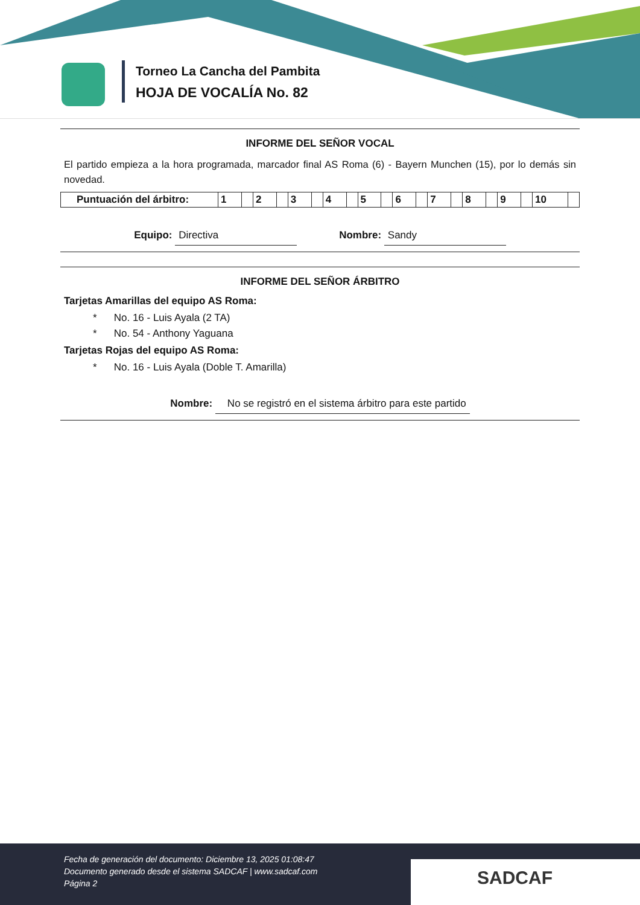Torneo La Cancha del Pambita
HOJA DE VOCALÍA No. 82
INFORME DEL SEÑOR VOCAL
El partido empieza a la hora programada, marcador final AS Roma (6) - Bayern Munchen (15), por lo demás sin novedad.
| Puntuación del árbitro: | 1 | | 2 | | 3 | | 4 | | 5 | | 6 | | 7 | | 8 | | 9 | | 10 | |
Equipo: Directiva Nombre: Sandy
INFORME DEL SEÑOR ÁRBITRO
Tarjetas Amarillas del equipo AS Roma:
* No. 16 - Luis Ayala (2 TA)
* No. 54 - Anthony Yaguana
Tarjetas Rojas del equipo AS Roma:
* No. 16 - Luis Ayala (Doble T. Amarilla)
Nombre: No se registró en el sistema árbitro para este partido
Fecha de generación del documento: Diciembre 13, 2025 01:08:47
Documento generado desde el sistema SADCAF | www.sadcaf.com
Página 2
SADCAF